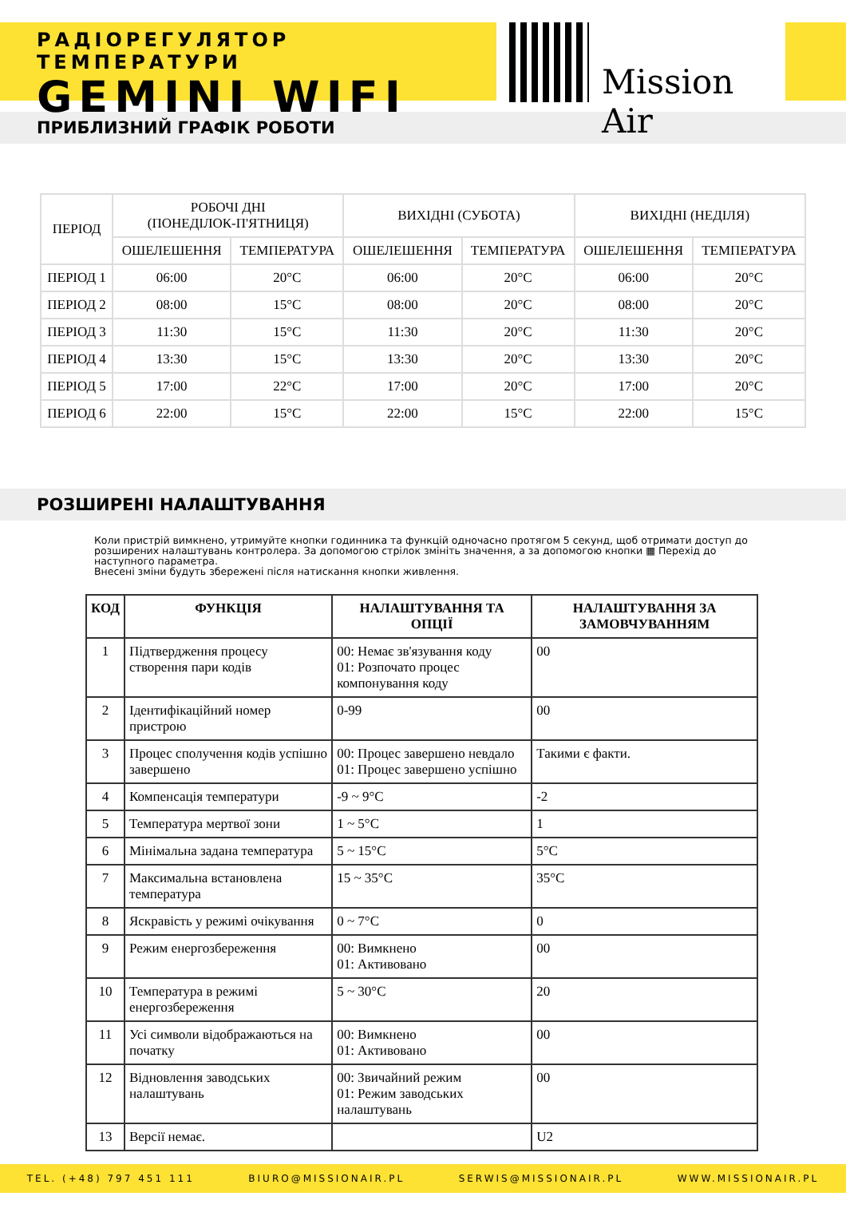РАДІОРЕГУЛЯТОР ТЕМПЕРАТУРИ
GEMINI WIFI
Mission Air
ПРИБЛИЗНИЙ ГРАФІК РОБОТИ
| ПЕРІОД | РОБОЧІ ДНІ (ПОНЕДІЛОК-П'ЯТНИЦЯ) | | ВИХІДНІ (СУБОТА) | | ВИХІДНІ (НЕДІЛЯ) | |
| --- | --- | --- | --- | --- | --- | --- |
| | ОШЕЛЕШЕННЯ | ТЕМПЕРАТУРА | ОШЕЛЕШЕННЯ | ТЕМПЕРАТУРА | ОШЕЛЕШЕННЯ | ТЕМПЕРАТУРА |
| ПЕРІОД 1 | 06:00 | 20°C | 06:00 | 20°C | 06:00 | 20°C |
| ПЕРІОД 2 | 08:00 | 15°C | 08:00 | 20°C | 08:00 | 20°C |
| ПЕРІОД 3 | 11:30 | 15°C | 11:30 | 20°C | 11:30 | 20°C |
| ПЕРІОД 4 | 13:30 | 15°C | 13:30 | 20°C | 13:30 | 20°C |
| ПЕРІОД 5 | 17:00 | 22°C | 17:00 | 20°C | 17:00 | 20°C |
| ПЕРІОД 6 | 22:00 | 15°C | 22:00 | 15°C | 22:00 | 15°C |
РОЗШИРЕНІ НАЛАШТУВАННЯ
Коли пристрій вимкнено, утримуйте кнопки годинника та функцій одночасно протягом 5 секунд, щоб отримати доступ до розширених налаштувань контролера. За допомогою стрілок змініть значення, а за допомогою кнопки ▦ Перехід до наступного параметра.
Внесені зміни будуть збережені після натискання кнопки живлення.
| КОД | ФУНКЦІЯ | НАЛАШТУВАННЯ ТА ОПЦІЇ | НАЛАШТУВАННЯ ЗА ЗАМОВЧУВАННЯМ |
| --- | --- | --- | --- |
| 1 | Підтвердження процесу створення пари кодів | 00: Немає зв'язування коду 01: Розпочато процес компонування коду | 00 |
| 2 | Ідентифікаційний номер пристрою | 0-99 | 00 |
| 3 | Процес сполучення кодів успішно завершено | 00: Процес завершено невдало 01: Процес завершено успішно | Такими є факти. |
| 4 | Компенсація температури | -9 ~ 9°C | -2 |
| 5 | Температура мертвої зони | 1 ~ 5°C | 1 |
| 6 | Мінімальна задана температура | 5 ~ 15°C | 5°C |
| 7 | Максимальна встановлена температура | 15 ~ 35°C | 35°C |
| 8 | Яскравість у режимі очікування | 0 ~ 7°C | 0 |
| 9 | Режим енергозбереження | 00: Вимкнено 01: Активовано | 00 |
| 10 | Температура в режимі енергозбереження | 5 ~ 30°C | 20 |
| 11 | Усі символи відображаються на початку | 00: Вимкнено 01: Активовано | 00 |
| 12 | Відновлення заводських налаштувань | 00: Звичайний режим 01: Режим заводських налаштувань | 00 |
| 13 | Версії немає. | | U2 |
TEL. (+48) 797 451 111 BIURO@MISSIONAIR.PL SERWIS@MISSIONAIR.PL WWW.MISSIONAIR.PL